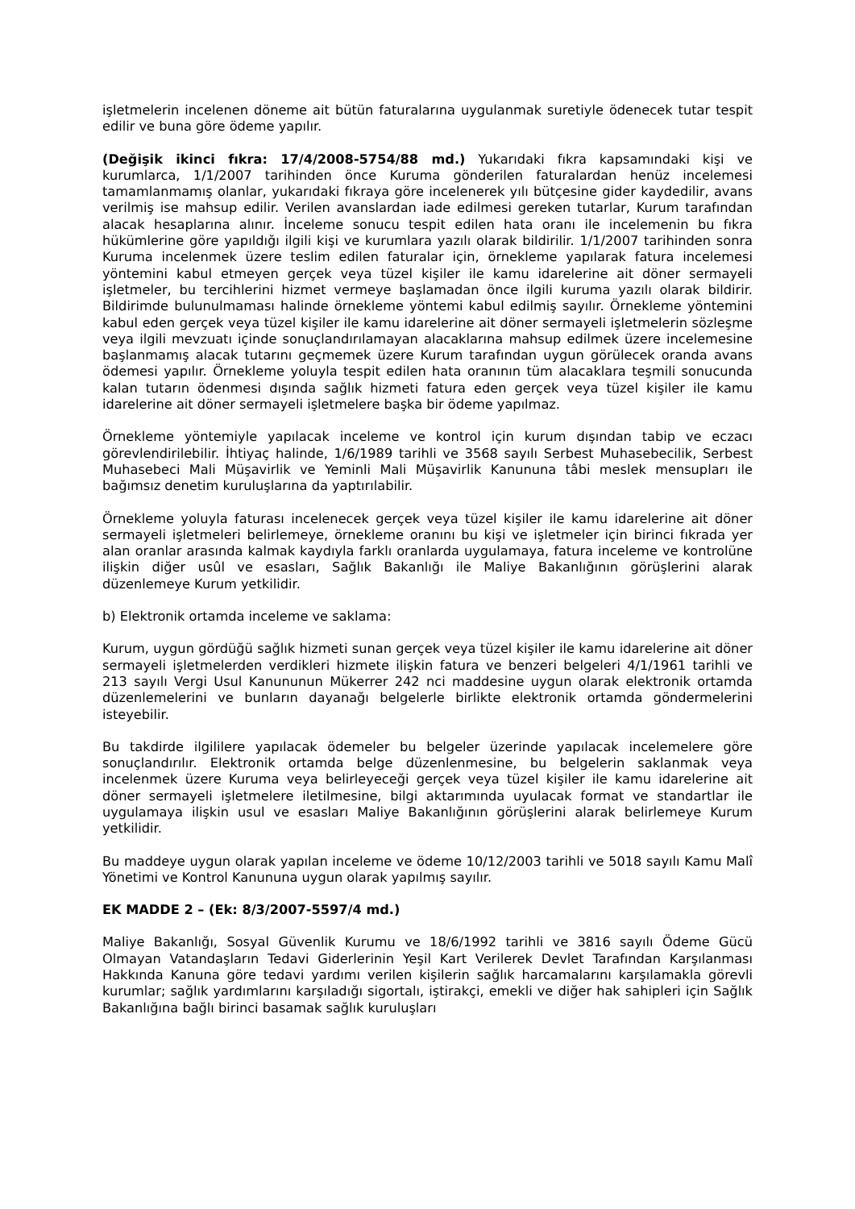işletmelerin incelenen döneme ait bütün faturalarına uygulanmak suretiyle ödenecek tutar tespit edilir ve buna göre ödeme yapılır.
(Değişik ikinci fıkra: 17/4/2008-5754/88 md.) Yukarıdaki fıkra kapsamındaki kişi ve kurumlarca, 1/1/2007 tarihinden önce Kuruma gönderilen faturalardan henüz incelemesi tamamlanmamış olanlar, yukarıdaki fıkraya göre incelenerek yılı bütçesine gider kaydedilir, avans verilmiş ise mahsup edilir. Verilen avanslardan iade edilmesi gereken tutarlar, Kurum tarafından alacak hesaplarına alınır. İnceleme sonucu tespit edilen hata oranı ile incelemenin bu fıkra hükümlerine göre yapıldığı ilgili kişi ve kurumlara yazılı olarak bildirilir. 1/1/2007 tarihinden sonra Kuruma incelenmek üzere teslim edilen faturalar için, örnekleme yapılarak fatura incelemesi yöntemini kabul etmeyen gerçek veya tüzel kişiler ile kamu idarelerine ait döner sermayeli işletmeler, bu tercihlerini hizmet vermeye başlamadan önce ilgili kuruma yazılı olarak bildirir. Bildirimde bulunulmaması halinde örnekleme yöntemi kabul edilmiş sayılır. Örnekleme yöntemini kabul eden gerçek veya tüzel kişiler ile kamu idarelerine ait döner sermayeli işletmelerin sözleşme veya ilgili mevzuatı içinde sonuçlandırılamayan alacaklarına mahsup edilmek üzere incelemesine başlanmamış alacak tutarını geçmemek üzere Kurum tarafından uygun görülecek oranda avans ödemesi yapılır. Örnekleme yoluyla tespit edilen hata oranının tüm alacaklara teşmili sonucunda kalan tutarın ödenmesi dışında sağlık hizmeti fatura eden gerçek veya tüzel kişiler ile kamu idarelerine ait döner sermayeli işletmelere başka bir ödeme yapılmaz.
Örnekleme yöntemiyle yapılacak inceleme ve kontrol için kurum dışından tabip ve eczacı görevlendirilebilir. İhtiyaç halinde, 1/6/1989 tarihli ve 3568 sayılı Serbest Muhasebecilik, Serbest Muhasebeci Mali Müşavirlik ve Yeminli Mali Müşavirlik Kanununa tâbi meslek mensupları ile bağımsız denetim kuruluşlarına da yaptırılabilir.
Örnekleme yoluyla faturası incelenecek gerçek veya tüzel kişiler ile kamu idarelerine ait döner sermayeli işletmeleri belirlemeye, örnekleme oranını bu kişi ve işletmeler için birinci fıkrada yer alan oranlar arasında kalmak kaydıyla farklı oranlarda uygulamaya, fatura inceleme ve kontrolüne ilişkin diğer usûl ve esasları, Sağlık Bakanlığı ile Maliye Bakanlığının görüşlerini alarak düzenlemeye Kurum yetkilidir.
b) Elektronik ortamda inceleme ve saklama:
Kurum, uygun gördüğü sağlık hizmeti sunan gerçek veya tüzel kişiler ile kamu idarelerine ait döner sermayeli işletmelerden verdikleri hizmete ilişkin fatura ve benzeri belgeleri 4/1/1961 tarihli ve 213 sayılı Vergi Usul Kanununun Mükerrer 242 nci maddesine uygun olarak elektronik ortamda düzenlemelerini ve bunların dayanağı belgelerle birlikte elektronik ortamda göndermelerini isteyebilir.
Bu takdirde ilgililere yapılacak ödemeler bu belgeler üzerinde yapılacak incelemelere göre sonuçlandırılır. Elektronik ortamda belge düzenlenmesine, bu belgelerin saklanmak veya incelenmek üzere Kuruma veya belirleyeceği gerçek veya tüzel kişiler ile kamu idarelerine ait döner sermayeli işletmelere iletilmesine, bilgi aktarımında uyulacak format ve standartlar ile uygulamaya ilişkin usul ve esasları Maliye Bakanlığının görüşlerini alarak belirlemeye Kurum yetkilidir.
Bu maddeye uygun olarak yapılan inceleme ve ödeme 10/12/2003 tarihli ve 5018 sayılı Kamu Malî Yönetimi ve Kontrol Kanununa uygun olarak yapılmış sayılır.
EK MADDE 2 – (Ek: 8/3/2007-5597/4 md.)
Maliye Bakanlığı, Sosyal Güvenlik Kurumu ve 18/6/1992 tarihli ve 3816 sayılı Ödeme Gücü Olmayan Vatandaşların Tedavi Giderlerinin Yeşil Kart Verilerek Devlet Tarafından Karşılanması Hakkında Kanuna göre tedavi yardımı verilen kişilerin sağlık harcamalarını karşılamakla görevli kurumlar; sağlık yardımlarını karşıladığı sigortalı, iştirakçi, emekli ve diğer hak sahipleri için Sağlık Bakanlığına bağlı birinci basamak sağlık kuruluşları